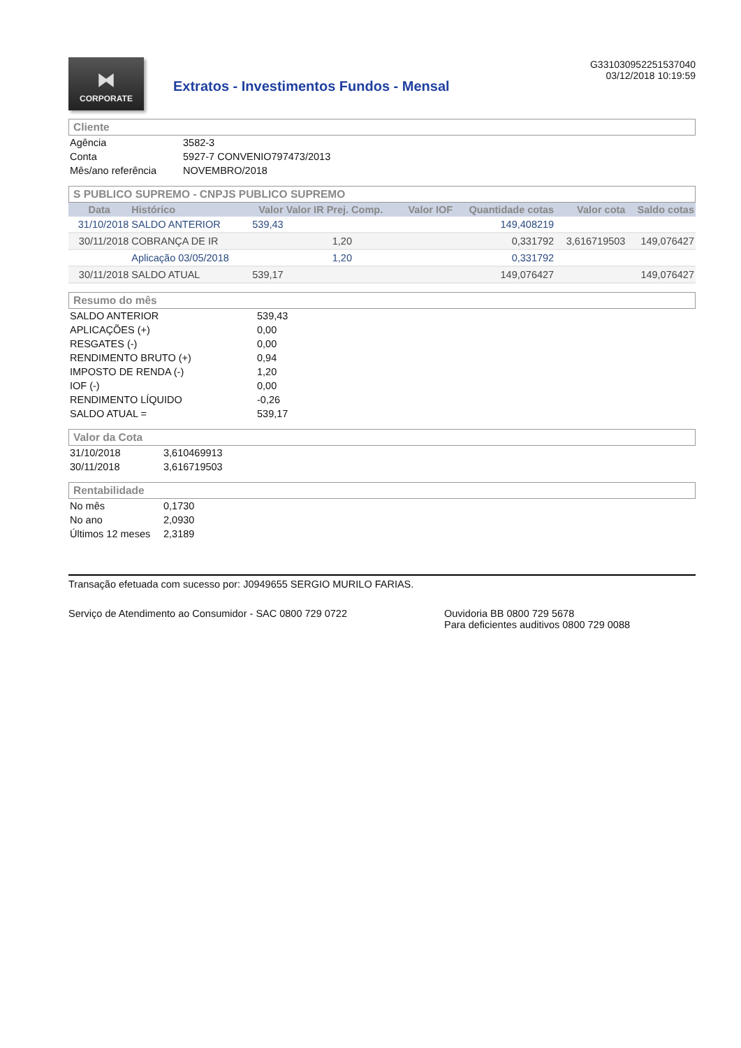⧓
CORPORATE
Extratos - Investimentos Fundos - Mensal
G331030952251537040
03/12/2018 10:19:59
Cliente
| Agência | 3582-3 |
| Conta | 5927-7 CONVENIO797473/2013 |
| Mês/ano referência | NOVEMBRO/2018 |
S PUBLICO SUPREMO - CNPJS PUBLICO SUPREMO
| Data | Histórico | Valor | Valor IR Prej. Comp. | Valor IOF | Quantidade cotas | Valor cota | Saldo cotas |
| --- | --- | --- | --- | --- | --- | --- | --- |
| 31/10/2018 | SALDO ANTERIOR | 539,43 | | | 149,408219 | | |
| 30/11/2018 | COBRANÇA DE IR | | 1,20 | | 0,331792 | 3,616719503 | 149,076427 |
| | Aplicação 03/05/2018 | | 1,20 | | 0,331792 | | |
| 30/11/2018 | SALDO ATUAL | 539,17 | | | 149,076427 | | 149,076427 |
Resumo do mês
| SALDO ANTERIOR | 539,43 |
| APLICAÇÕES (+) | 0,00 |
| RESGATES (-) | 0,00 |
| RENDIMENTO BRUTO (+) | 0,94 |
| IMPOSTO DE RENDA (-) | 1,20 |
| IOF (-) | 0,00 |
| RENDIMENTO LÍQUIDO | -0,26 |
| SALDO ATUAL = | 539,17 |
Valor da Cota
| 31/10/2018 | 3,610469913 |
| 30/11/2018 | 3,616719503 |
Rentabilidade
| No mês | 0,1730 |
| No ano | 2,0930 |
| Últimos 12 meses | 2,3189 |
Transação efetuada com sucesso por: J0949655 SERGIO MURILO FARIAS.
Serviço de Atendimento ao Consumidor - SAC 0800 729 0722 Ouvidoria BB 0800 729 5678
Para deficientes auditivos 0800 729 0088